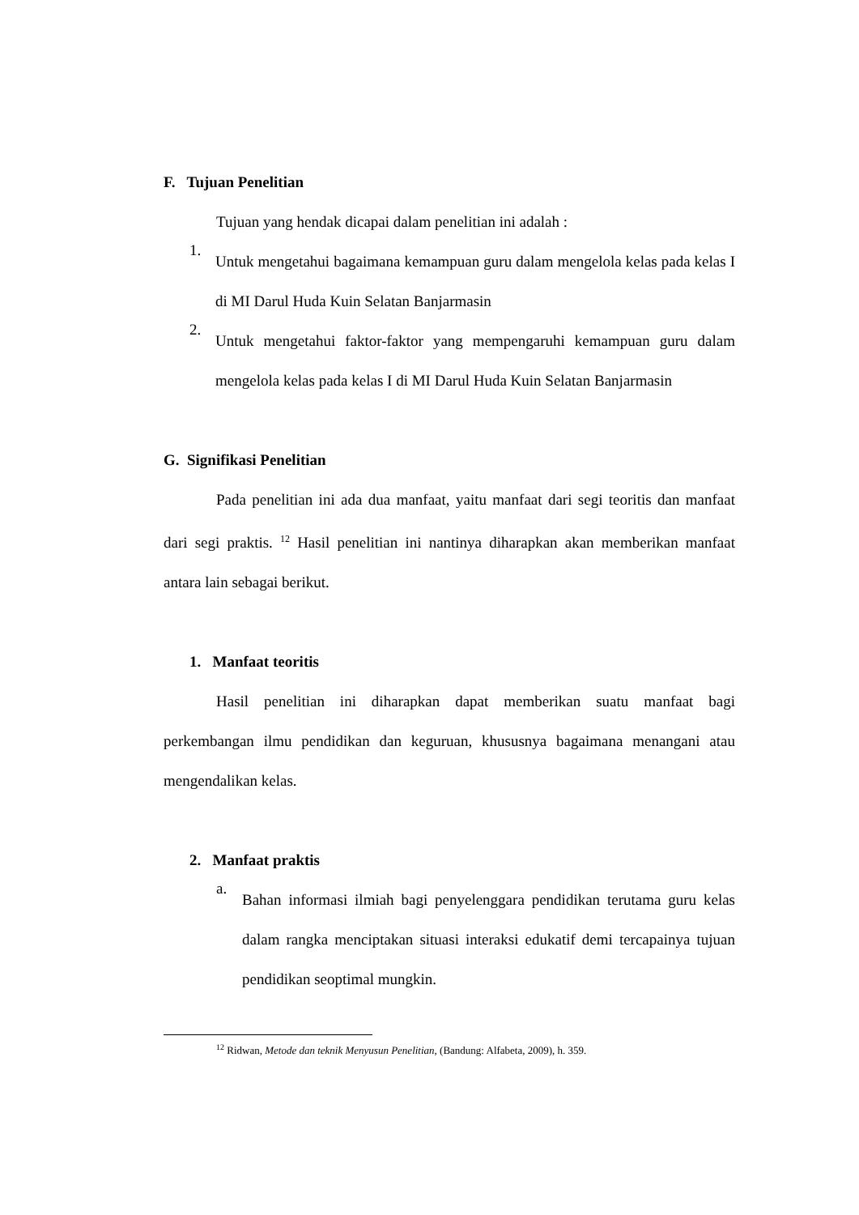F. Tujuan Penelitian
Tujuan yang hendak dicapai dalam penelitian ini adalah :
1. Untuk mengetahui bagaimana kemampuan guru dalam mengelola kelas pada kelas I di MI Darul Huda Kuin Selatan Banjarmasin
2. Untuk mengetahui faktor-faktor yang mempengaruhi kemampuan guru dalam mengelola kelas pada kelas I di MI Darul Huda Kuin Selatan Banjarmasin
G. Signifikasi Penelitian
Pada penelitian ini ada dua manfaat, yaitu manfaat dari segi teoritis dan manfaat dari segi praktis. <sup>12</sup> Hasil penelitian ini nantinya diharapkan akan memberikan manfaat antara lain sebagai berikut.
1. Manfaat teoritis
Hasil penelitian ini diharapkan dapat memberikan suatu manfaat bagi perkembangan ilmu pendidikan dan keguruan, khususnya bagaimana menangani atau mengendalikan kelas.
2. Manfaat praktis
a. Bahan informasi ilmiah bagi penyelenggara pendidikan terutama guru kelas dalam rangka menciptakan situasi interaksi edukatif demi tercapainya tujuan pendidikan seoptimal mungkin.
<sup>12</sup> Ridwan, Metode dan teknik Menyusun Penelitian, (Bandung: Alfabeta, 2009), h. 359.